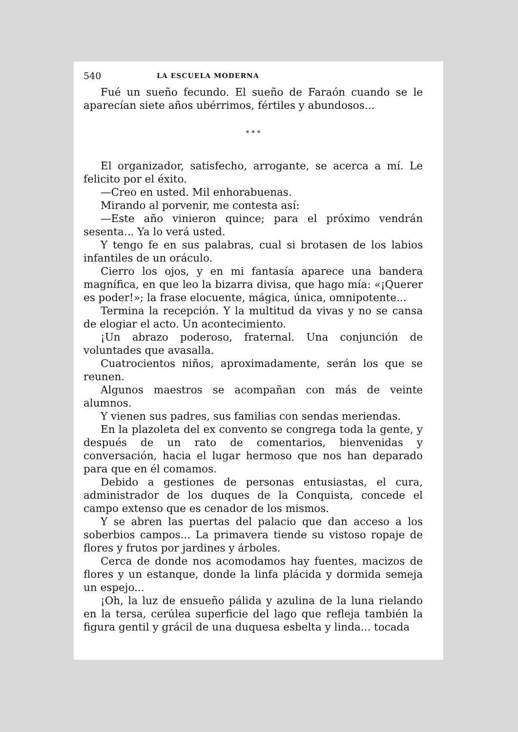540 LA ESCUELA MODERNA
Fué un sueño fecundo. El sueño de Faraón cuando se le aparecían siete años ubérrimos, fértiles y abundosos...
* * *
El organizador, satisfecho, arrogante, se acerca a mí. Le felicito por el éxito.
—Creo en usted. Mil enhorabuenas.
Mirando al porvenir, me contesta así:
—Este año vinieron quince; para el próximo vendrán sesenta... Ya lo verá usted.
Y tengo fe en sus palabras, cual si brotasen de los labios infantiles de un oráculo.
Cierro los ojos, y en mi fantasía aparece una bandera magnífica, en que leo la bizarra divisa, que hago mía: «¡Querer es poder!»; la frase elocuente, mágica, única, omnipotente...
Termina la recepción. Y la multitud da vivas y no se cansa de elogiar el acto. Un acontecimiento.
¡Un abrazo poderoso, fraternal. Una conjunción de voluntades que avasalla.
Cuatrocientos niños, aproximadamente, serán los que se reunen.
Algunos maestros se acompañan con más de veinte alumnos.
Y vienen sus padres, sus familias con sendas meriendas.
En la plazoleta del ex convento se congrega toda la gente, y después de un rato de comentarios, bienvenidas y conversación, hacia el lugar hermoso que nos han deparado para que en él comamos.
Debido a gestiones de personas entusiastas, el cura, administrador de los duques de la Conquista, concede el campo extenso que es cenador de los mismos.
Y se abren las puertas del palacio que dan acceso a los soberbios campos... La primavera tiende su vistoso ropaje de flores y frutos por jardines y árboles.
Cerca de donde nos acomodamos hay fuentes, macizos de flores y un estanque, donde la linfa plácida y dormida semeja un espejo...
¡Oh, la luz de ensueño pálida y azulina de la luna rielando en la tersa, cerúlea superficie del lago que refleja también la figura gentil y grácil de una duquesa esbelta y linda... tocada